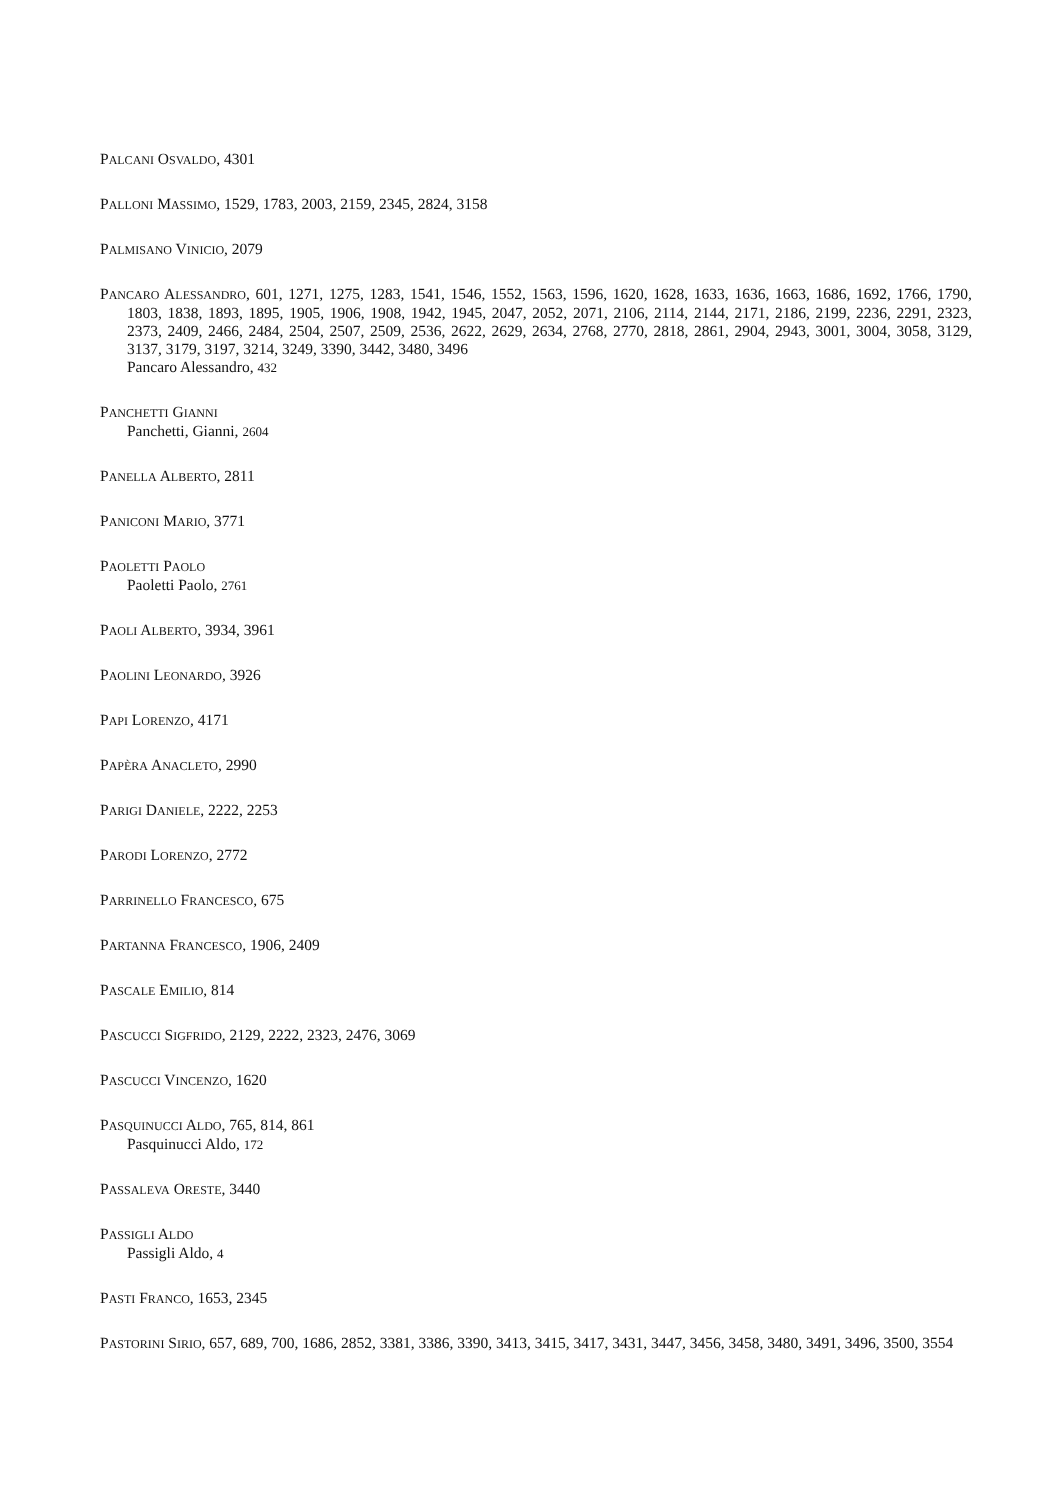PALCANI OSVALDO, 4301
PALLONI MASSIMO, 1529, 1783, 2003, 2159, 2345, 2824, 3158
PALMISANO VINICIO, 2079
PANCARO ALESSANDRO, 601, 1271, 1275, 1283, 1541, 1546, 1552, 1563, 1596, 1620, 1628, 1633, 1636, 1663, 1686, 1692, 1766, 1790, 1803, 1838, 1893, 1895, 1905, 1906, 1908, 1942, 1945, 2047, 2052, 2071, 2106, 2114, 2144, 2171, 2186, 2199, 2236, 2291, 2323, 2373, 2409, 2466, 2484, 2504, 2507, 2509, 2536, 2622, 2629, 2634, 2768, 2770, 2818, 2861, 2904, 2943, 3001, 3004, 3058, 3129, 3137, 3179, 3197, 3214, 3249, 3390, 3442, 3480, 3496
Pancaro Alessandro, 432
PANCHETTI GIANNI
Panchetti, Gianni, 2604
PANELLA ALBERTO, 2811
PANICONI MARIO, 3771
PAOLETTI PAOLO
Paoletti Paolo, 2761
PAOLI ALBERTO, 3934, 3961
PAOLINI LEONARDO, 3926
PAPI LORENZO, 4171
PAPÈRA ANACLETO, 2990
PARIGI DANIELE, 2222, 2253
PARODI LORENZO, 2772
PARRINELLO FRANCESCO, 675
PARTANNA FRANCESCO, 1906, 2409
PASCALE EMILIO, 814
PASCUCCI SIGFRIDO, 2129, 2222, 2323, 2476, 3069
PASCUCCI VINCENZO, 1620
PASQUINUCCI ALDO, 765, 814, 861
Pasquinucci Aldo, 172
PASSALEVA ORESTE, 3440
PASSIGLI ALDO
Passigli Aldo, 4
PASTI FRANCO, 1653, 2345
PASTORINI SIRIO, 657, 689, 700, 1686, 2852, 3381, 3386, 3390, 3413, 3415, 3417, 3431, 3447, 3456, 3458, 3480, 3491, 3496, 3500, 3554